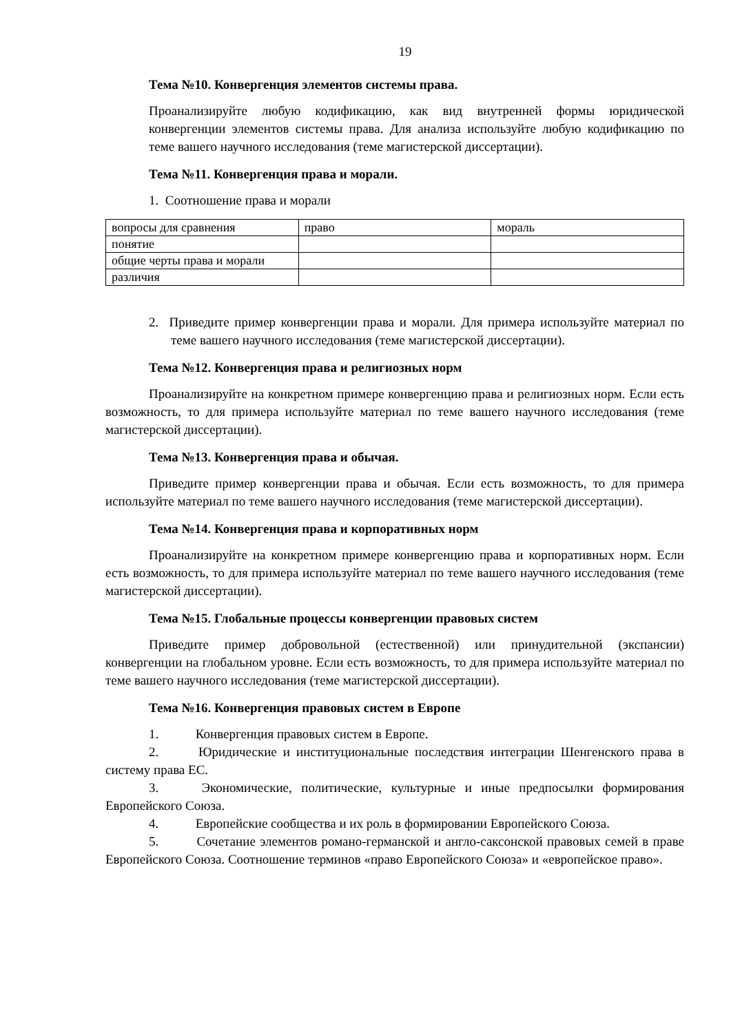19
Тема №10. Конвергенция элементов системы права.
Проанализируйте любую кодификацию, как вид внутренней формы юридической конвергенции элементов системы права. Для анализа используйте любую кодификацию по теме вашего научного исследования (теме магистерской диссертации).
Тема №11. Конвергенция права и морали.
1. Соотношение права и морали
| вопросы для сравнения | право | мораль |
| понятие | | |
| общие черты права и морали | | |
| различия | | |
2. Приведите пример конвергенции права и морали. Для примера используйте материал по теме вашего научного исследования (теме магистерской диссертации).
Тема №12. Конвергенция права и религиозных норм
Проанализируйте на конкретном примере конвергенцию права и религиозных норм. Если есть возможность, то для примера используйте материал по теме вашего научного исследования (теме магистерской диссертации).
Тема №13. Конвергенция права и обычая.
Приведите пример конвергенции права и обычая. Если есть возможность, то для примера используйте материал по теме вашего научного исследования (теме магистерской диссертации).
Тема №14. Конвергенция права и корпоративных норм
Проанализируйте на конкретном примере конвергенцию права и корпоративных норм. Если есть возможность, то для примера используйте материал по теме вашего научного исследования (теме магистерской диссертации).
Тема №15. Глобальные процессы конвергенции правовых систем
Приведите пример добровольной (естественной) или принудительной (экспансии) конвергенции на глобальном уровне. Если есть возможность, то для примера используйте материал по теме вашего научного исследования (теме магистерской диссертации).
Тема №16. Конвергенция правовых систем в Европе
1. Конвергенция правовых систем в Европе.
2. Юридические и институциональные последствия интеграции Шенгенского права в систему права ЕС.
3. Экономические, политические, культурные и иные предпосылки формирования Европейского Союза.
4. Европейские сообщества и их роль в формировании Европейского Союза.
5. Сочетание элементов романо-германской и англо-саксонской правовых семей в праве Европейского Союза. Соотношение терминов «право Европейского Союза» и «европейское право».